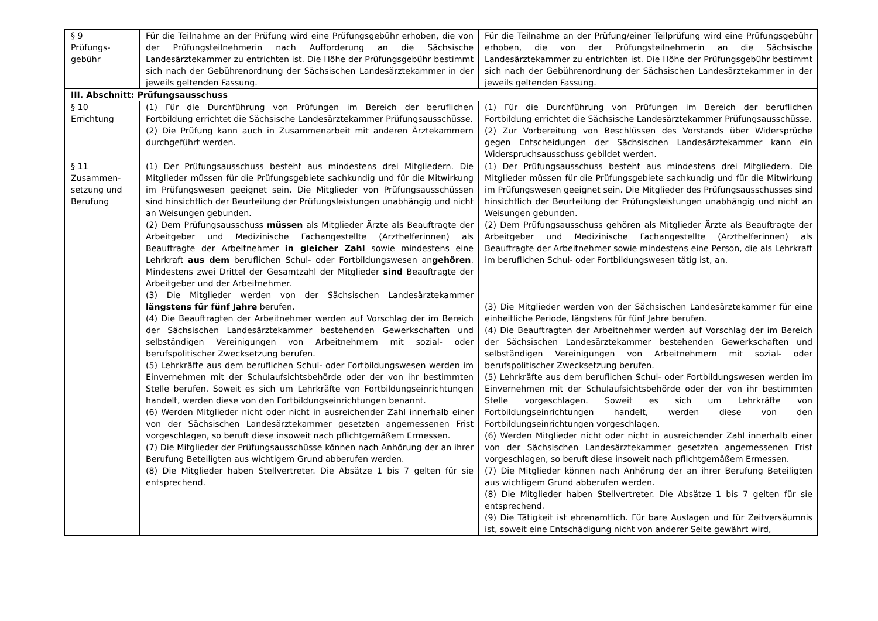| § 9 Prüfungs- gebühr | Für die Teilnahme an der Prüfung wird eine Prüfungsgebühr erhoben, die von der Prüfungsteilnehmerin nach Aufforderung an die Sächsische Landesärztekammer zu entrichten ist. Die Höhe der Prüfungsgebühr bestimmt sich nach der Gebührenordnung der Sächsischen Landesärztekammer in der jeweils geltenden Fassung. | Für die Teilnahme an der Prüfung/einer Teilprüfung wird eine Prüfungsgebühr erhoben, die von der Prüfungsteilnehmerin an die Sächsische Landesärztekammer zu entrichten ist. Die Höhe der Prüfungsgebühr bestimmt sich nach der Gebührenordnung der Sächsischen Landesärztekammer in der jeweils geltenden Fassung. |
| III. Abschnitt: Prüfungsausschuss | | |
| § 10 Errichtung | (1) Für die Durchführung von Prüfungen im Bereich der beruflichen Fortbildung errichtet die Sächsische Landesärztekammer Prüfungsausschüsse. (2) Die Prüfung kann auch in Zusammenarbeit mit anderen Ärztekammern durchgeführt werden. | (1) Für die Durchführung von Prüfungen im Bereich der beruflichen Fortbildung errichtet die Sächsische Landesärztekammer Prüfungsausschüsse. (2) Zur Vorbereitung von Beschlüssen des Vorstands über Widersprüche gegen Entscheidungen der Sächsischen Landesärztekammer kann ein Widerspruchsausschuss gebildet werden. |
| § 11 Zusammen- setzung und Berufung | (1) Der Prüfungsausschuss besteht aus mindestens drei Mitgliedern. Die Mitglieder müssen für die Prüfungsgebiete sachkundig und für die Mitwirkung im Prüfungswesen geeignet sein. Die Mitglieder von Prüfungsausschüssen sind hinsichtlich der Beurteilung der Prüfungsleistungen unabhängig und nicht an Weisungen gebunden. (2) Dem Prüfungsausschuss müssen als Mitglieder Ärzte als Beauftragte der Arbeitgeber und Medizinische Fachangestellte (Arzthelferinnen) als Beauftragte der Arbeitnehmer in gleicher Zahl sowie mindestens eine Lehrkraft aus dem beruflichen Schul- oder Fortbildungswesen an gehören . Mindestens zwei Drittel der Gesamtzahl der Mitglieder sind Beauftragte der Arbeitgeber und der Arbeitnehmer. (3) Die Mitglieder werden von der Sächsischen Landesärztekammer längstens für fünf Jahre berufen. (4) Die Beauftragten der Arbeitnehmer werden auf Vorschlag der im Bereich der Sächsischen Landesärztekammer bestehenden Gewerkschaften und selbständigen Vereinigungen von Arbeitnehmern mit sozial- oder berufspolitischer Zwecksetzung berufen. (5) Lehrkräfte aus dem beruflichen Schul- oder Fortbildungswesen werden im Einvernehmen mit der Schulaufsichtsbehörde oder der von ihr bestimmten Stelle berufen. Soweit es sich um Lehrkräfte von Fortbildungseinrichtungen handelt, werden diese von den Fortbildungseinrichtungen benannt. (6) Werden Mitglieder nicht oder nicht in ausreichender Zahl innerhalb einer von der Sächsischen Landesärztekammer gesetzten angemessenen Frist vorgeschlagen, so beruft diese insoweit nach pflichtgemäßem Ermessen. (7) Die Mitglieder der Prüfungsausschüsse können nach Anhörung der an ihrer Berufung Beteiligten aus wichtigem Grund abberufen werden. (8) Die Mitglieder haben Stellvertreter. Die Absätze 1 bis 7 gelten für sie entsprechend. | (1) Der Prüfungsausschuss besteht aus mindestens drei Mitgliedern. Die Mitglieder müssen für die Prüfungsgebiete sachkundig und für die Mitwirkung im Prüfungswesen geeignet sein. Die Mitglieder des Prüfungsausschusses sind hinsichtlich der Beurteilung der Prüfungsleistungen unabhängig und nicht an Weisungen gebunden. (2) Dem Prüfungsausschuss gehören als Mitglieder Ärzte als Beauftragte der Arbeitgeber und Medizinische Fachangestellte (Arzthelferinnen) als Beauftragte der Arbeitnehmer sowie mindestens eine Person, die als Lehrkraft im beruflichen Schul- oder Fortbildungswesen tätig ist, an. (3) Die Mitglieder werden von der Sächsischen Landesärztekammer für eine einheitliche Periode, längstens für fünf Jahre berufen. (4) Die Beauftragten der Arbeitnehmer werden auf Vorschlag der im Bereich der Sächsischen Landesärztekammer bestehenden Gewerkschaften und selbständigen Vereinigungen von Arbeitnehmern mit sozial- oder berufspolitischer Zwecksetzung berufen. (5) Lehrkräfte aus dem beruflichen Schul- oder Fortbildungswesen werden im Einvernehmen mit der Schulaufsichtsbehörde oder der von ihr bestimmten Stelle vorgeschlagen. Soweit es sich um Lehrkräfte von Fortbildungseinrichtungen handelt, werden diese von den Fortbildungseinrichtungen vorgeschlagen. (6) Werden Mitglieder nicht oder nicht in ausreichender Zahl innerhalb einer von der Sächsischen Landesärztekammer gesetzten angemessenen Frist vorgeschlagen, so beruft diese insoweit nach pflichtgemäßem Ermessen. (7) Die Mitglieder können nach Anhörung der an ihrer Berufung Beteiligten aus wichtigem Grund abberufen werden. (8) Die Mitglieder haben Stellvertreter. Die Absätze 1 bis 7 gelten für sie entsprechend. (9) Die Tätigkeit ist ehrenamtlich. Für bare Auslagen und für Zeitversäumnis ist, soweit eine Entschädigung nicht von anderer Seite gewährt wird, |